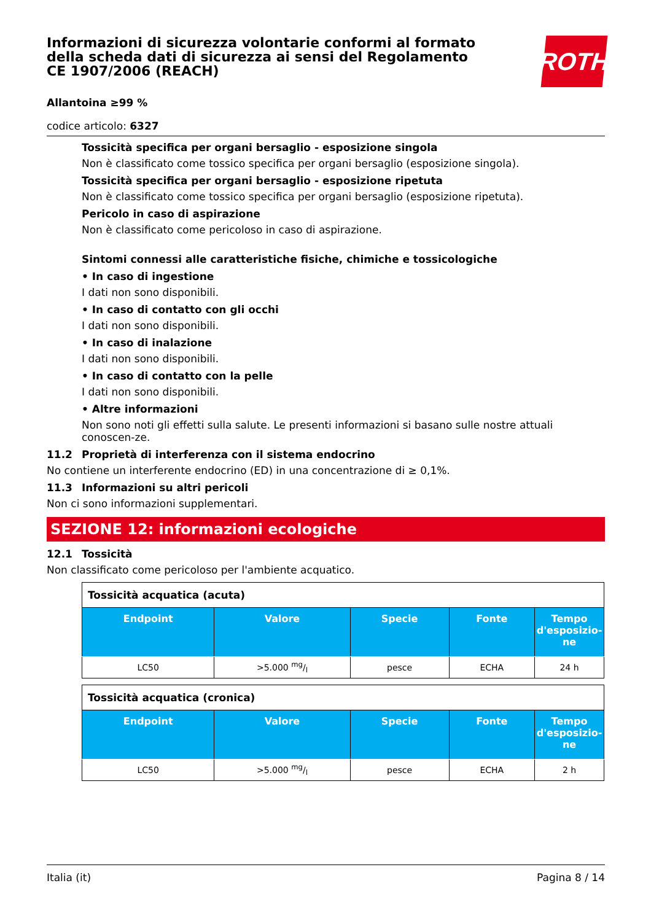Informazioni di sicurezza volontarie conformi al formato della scheda dati di sicurezza ai sensi del Regolamento CE 1907/2006 (REACH)
ROTH
Allantoina ≥99 %
codice articolo: 6327
Tossicità specifica per organi bersaglio - esposizione singola
Non è classificato come tossico specifica per organi bersaglio (esposizione singola).
Tossicità specifica per organi bersaglio - esposizione ripetuta
Non è classificato come tossico specifica per organi bersaglio (esposizione ripetuta).
Pericolo in caso di aspirazione
Non è classificato come pericoloso in caso di aspirazione.
Sintomi connessi alle caratteristiche fisiche, chimiche e tossicologiche
• In caso di ingestione
I dati non sono disponibili.
• In caso di contatto con gli occhi
I dati non sono disponibili.
• In caso di inalazione
I dati non sono disponibili.
• In caso di contatto con la pelle
I dati non sono disponibili.
• Altre informazioni
Non sono noti gli effetti sulla salute. Le presenti informazioni si basano sulle nostre attuali conoscen-ze.
11.2 Proprietà di interferenza con il sistema endocrino
No contiene un interferente endocrino (ED) in una concentrazione di ≥ 0,1%.
11.3 Informazioni su altri pericoli
Non ci sono informazioni supplementari.
SEZIONE 12: informazioni ecologiche
12.1 Tossicità
Non classificato come pericoloso per l'ambiente acquatico.
| Tossicità acquatica (acuta) | | | | |
| Endpoint | Valore | Specie | Fonte | Tempo d'esposizio-ne |
| LC50 | >5.000 mg/l | pesce | ECHA | 24 h |
| Tossicità acquatica (cronica) | | | | |
| Endpoint | Valore | Specie | Fonte | Tempo d'esposizio-ne |
| LC50 | >5.000 mg/l | pesce | ECHA | 2 h |
Italia (it) Pagina 8 / 14